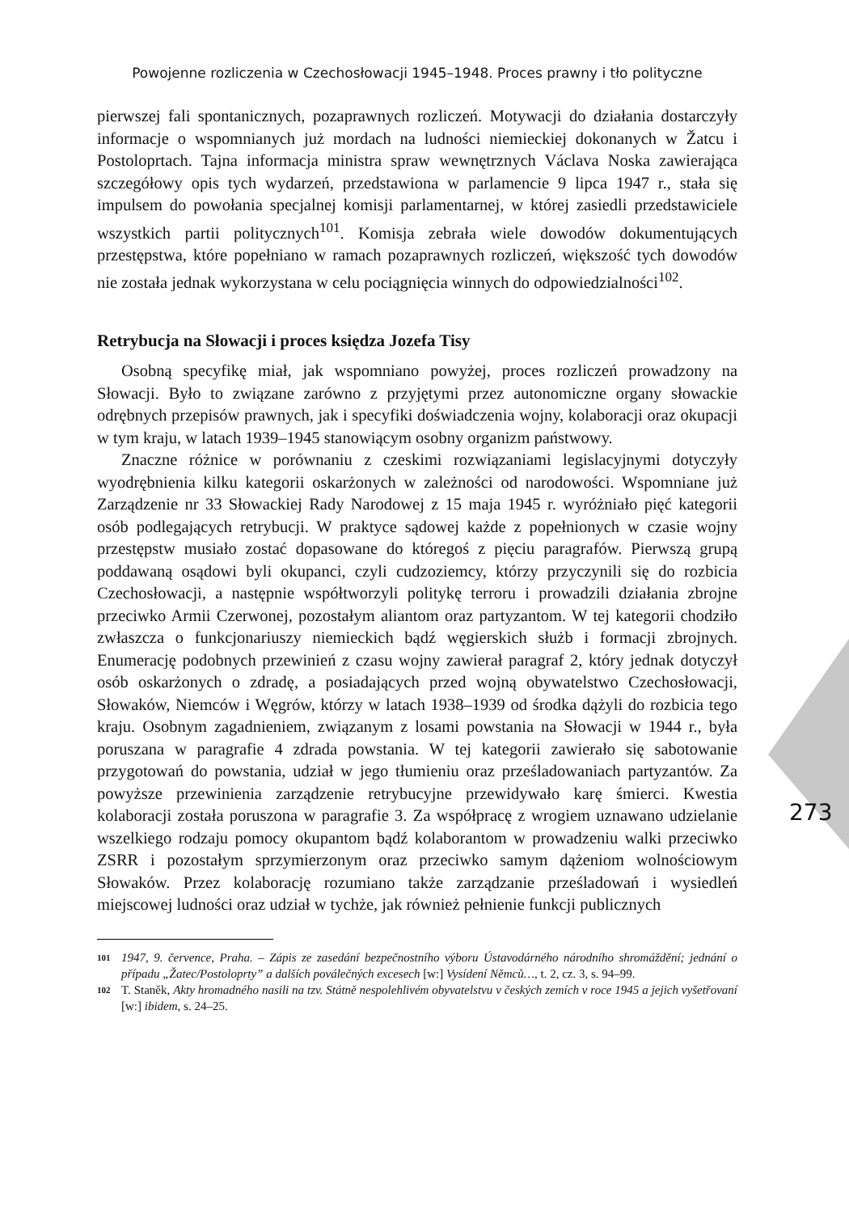Powojenne rozliczenia w Czechosłowacji 1945–1948. Proces prawny i tło polityczne
273
pierwszej fali spontanicznych, pozaprawnych rozliczeń. Motywacji do działania dostarczyły informacje o wspomnianych już mordach na ludności niemieckiej dokonanych w Žatcu i Postoloprtach. Tajna informacja ministra spraw wewnętrznych Václava Noska zawierająca szczegółowy opis tych wydarzeń, przedstawiona w parlamencie 9 lipca 1947 r., stała się impulsem do powołania specjalnej komisji parlamentarnej, w której zasiedli przedstawiciele wszystkich partii politycznych<sup>101</sup>. Komisja zebrała wiele dowodów dokumentujących przestępstwa, które popełniano w ramach pozaprawnych rozliczeń, większość tych dowodów nie została jednak wykorzystana w celu pociągnięcia winnych do odpowiedzialności<sup>102</sup>.
Retrybucja na Słowacji i proces księdza Jozefa Tisy
Osobną specyfikę miał, jak wspomniano powyżej, proces rozliczeń prowadzony na Słowacji. Było to związane zarówno z przyjętymi przez autonomiczne organy słowackie odrębnych przepisów prawnych, jak i specyfiki doświadczenia wojny, kolaboracji oraz okupacji w tym kraju, w latach 1939–1945 stanowiącym osobny organizm państwowy.
Znaczne różnice w porównaniu z czeskimi rozwiązaniami legislacyjnymi dotyczyły wyodrębnienia kilku kategorii oskarżonych w zależności od narodowości. Wspomniane już Zarządzenie nr 33 Słowackiej Rady Narodowej z 15 maja 1945 r. wyróżniało pięć kategorii osób podlegających retrybucji. W praktyce sądowej każde z popełnionych w czasie wojny przestępstw musiało zostać dopasowane do któregoś z pięciu paragrafów. Pierwszą grupą poddawaną osądowi byli okupanci, czyli cudzoziemcy, którzy przyczynili się do rozbicia Czechosłowacji, a następnie współtworzyli politykę terroru i prowadzili działania zbrojne przeciwko Armii Czerwonej, pozostałym aliantom oraz partyzantom. W tej kategorii chodziło zwłaszcza o funkcjonariuszy niemieckich bądź węgierskich służb i formacji zbrojnych. Enumerację podobnych przewinień z czasu wojny zawierał paragraf 2, który jednak dotyczył osób oskarżonych o zdradę, a posiadających przed wojną obywatelstwo Czechosłowacji, Słowaków, Niemców i Węgrów, którzy w latach 1938–1939 od środka dążyli do rozbicia tego kraju. Osobnym zagadnieniem, związanym z losami powstania na Słowacji w 1944 r., była poruszana w paragrafie 4 zdrada powstania. W tej kategorii zawierało się sabotowanie przygotowań do powstania, udział w jego tłumieniu oraz prześladowaniach partyzantów. Za powyższe przewinienia zarządzenie retrybucyjne przewidywało karę śmierci. Kwestia kolaboracji została poruszona w paragrafie 3. Za współpracę z wrogiem uznawano udzielanie wszelkiego rodzaju pomocy okupantom bądź kolaborantom w prowadzeniu walki przeciwko ZSRR i pozostałym sprzymierzonym oraz przeciwko samym dążeniom wolnościowym Słowaków. Przez kolaborację rozumiano także zarządzanie prześladowań i wysiedleń miejscowej ludności oraz udział w tychże, jak również pełnienie funkcji publicznych
101 1947, 9. července, Praha. – Zápis ze zasedání bezpečnostního výboru Ústavodárného národního shromáždění; jednání o případu „Žatec/Postoloprty” a dalších poválečných excesech [w:] Vysídení Němců…, t. 2, cz. 3, s. 94–99.
102 T. Staněk, Akty hromadného nasili na tzv. Státně nespolehlivém obyvatelstvu v českých zemích v roce 1945 a jejich vyšetřovaní [w:] ibidem, s. 24–25.